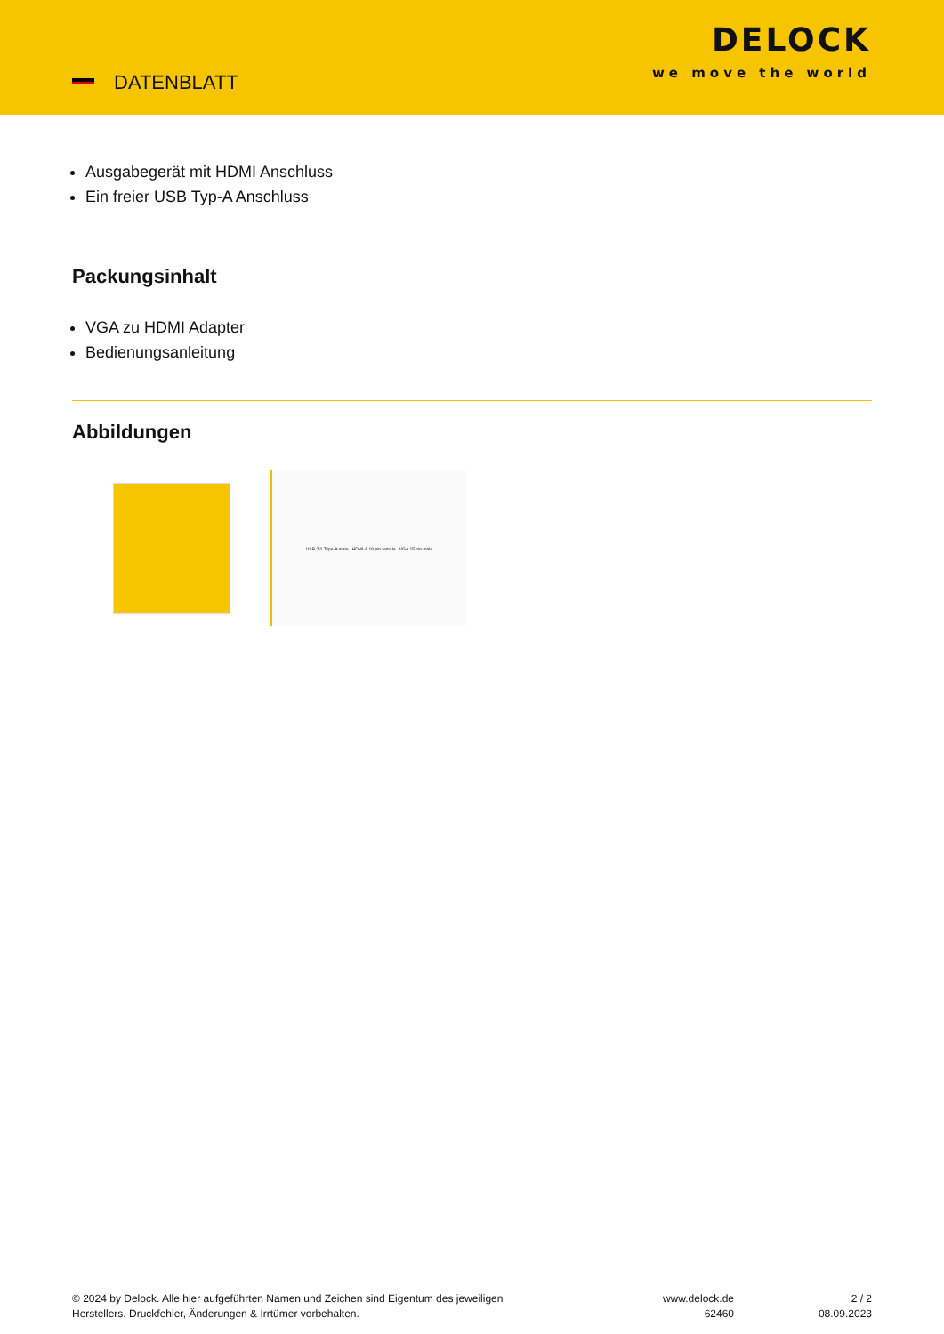DATENBLATT
DELOCK
we move the world
Ausgabegerät mit HDMI Anschluss
Ein freier USB Typ-A Anschluss
Packungsinhalt
VGA zu HDMI Adapter
Bedienungsanleitung
Abbildungen
USB 2.0 Type-A male HDMI-A 19 pin female VGA 15 pin male
© 2024 by Delock. Alle hier aufgeführten Namen und Zeichen sind Eigentum des jeweiligen
Herstellers. Druckfehler, Änderungen & Irrtümer vorbehalten.
www.delock.de
62460
2 / 2
08.09.2023